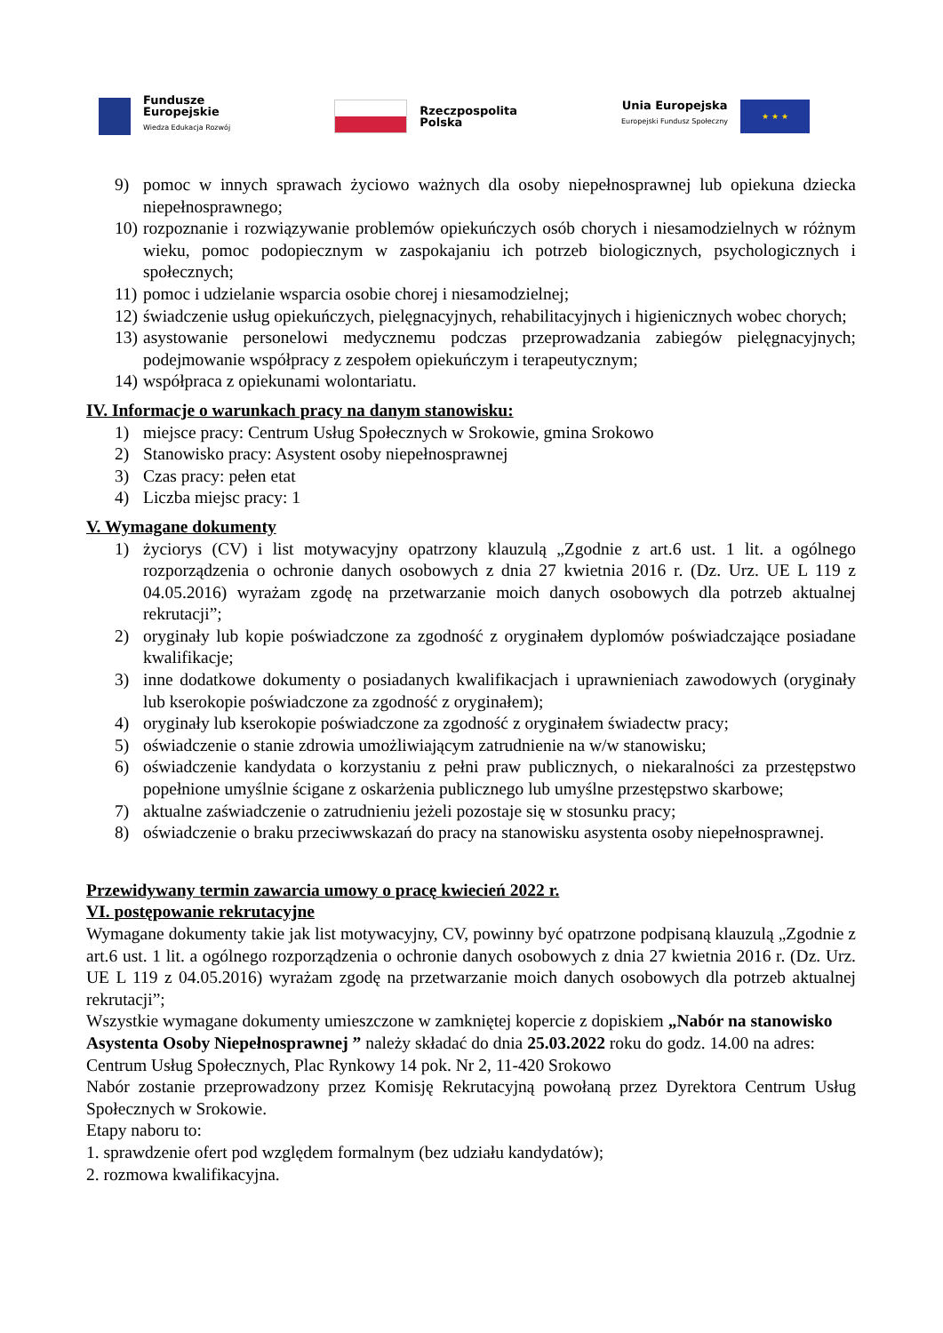Fundusze
Europejskie
Wiedza Edukacja Rozwój
Rzeczpospolita
Polska
Unia Europejska
Europejski Fundusz Społeczny
★ ★ ★
9) pomoc w innych sprawach życiowo ważnych dla osoby niepełnosprawnej lub opiekuna dziecka niepełnosprawnego;
10) rozpoznanie i rozwiązywanie problemów opiekuńczych osób chorych i niesamodzielnych w różnym wieku, pomoc podopiecznym w zaspokajaniu ich potrzeb biologicznych, psychologicznych i społecznych;
11) pomoc i udzielanie wsparcia osobie chorej i niesamodzielnej;
12) świadczenie usług opiekuńczych, pielęgnacyjnych, rehabilitacyjnych i higienicznych wobec chorych;
13) asystowanie personelowi medycznemu podczas przeprowadzania zabiegów pielęgnacyjnych; podejmowanie współpracy z zespołem opiekuńczym i terapeutycznym;
14) współpraca z opiekunami wolontariatu.
IV. Informacje o warunkach pracy na danym stanowisku:
1) miejsce pracy: Centrum Usług Społecznych w Srokowie, gmina Srokowo
2) Stanowisko pracy: Asystent osoby niepełnosprawnej
3) Czas pracy: pełen etat
4) Liczba miejsc pracy: 1
V. Wymagane dokumenty
1) życiorys (CV) i list motywacyjny opatrzony klauzulą „Zgodnie z art.6 ust. 1 lit. a ogólnego rozporządzenia o ochronie danych osobowych z dnia 27 kwietnia 2016 r. (Dz. Urz. UE L 119 z 04.05.2016) wyrażam zgodę na przetwarzanie moich danych osobowych dla potrzeb aktualnej rekrutacji”;
2) oryginały lub kopie poświadczone za zgodność z oryginałem dyplomów poświadczające posiadane kwalifikacje;
3) inne dodatkowe dokumenty o posiadanych kwalifikacjach i uprawnieniach zawodowych (oryginały lub kserokopie poświadczone za zgodność z oryginałem);
4) oryginały lub kserokopie poświadczone za zgodność z oryginałem świadectw pracy;
5) oświadczenie o stanie zdrowia umożliwiającym zatrudnienie na w/w stanowisku;
6) oświadczenie kandydata o korzystaniu z pełni praw publicznych, o niekaralności za przestępstwo popełnione umyślnie ścigane z oskarżenia publicznego lub umyślne przestępstwo skarbowe;
7) aktualne zaświadczenie o zatrudnieniu jeżeli pozostaje się w stosunku pracy;
8) oświadczenie o braku przeciwwskazań do pracy na stanowisku asystenta osoby niepełnosprawnej.
Przewidywany termin zawarcia umowy o pracę kwiecień 2022 r.
VI. postępowanie rekrutacyjne
Wymagane dokumenty takie jak list motywacyjny, CV, powinny być opatrzone podpisaną klauzulą „Zgodnie z art.6 ust. 1 lit. a ogólnego rozporządzenia o ochronie danych osobowych z dnia 27 kwietnia 2016 r. (Dz. Urz. UE L 119 z 04.05.2016) wyrażam zgodę na przetwarzanie moich danych osobowych dla potrzeb aktualnej rekrutacji”;
Wszystkie wymagane dokumenty umieszczone w zamkniętej kopercie z dopiskiem „Nabór na stanowisko Asystenta Osoby Niepełnosprawnej ” należy składać do dnia 25.03.2022 roku do godz. 14.00 na adres:
Centrum Usług Społecznych, Plac Rynkowy 14 pok. Nr 2, 11-420 Srokowo
Nabór zostanie przeprowadzony przez Komisję Rekrutacyjną powołaną przez Dyrektora Centrum Usług Społecznych w Srokowie.
Etapy naboru to:
1. sprawdzenie ofert pod względem formalnym (bez udziału kandydatów);
2. rozmowa kwalifikacyjna.